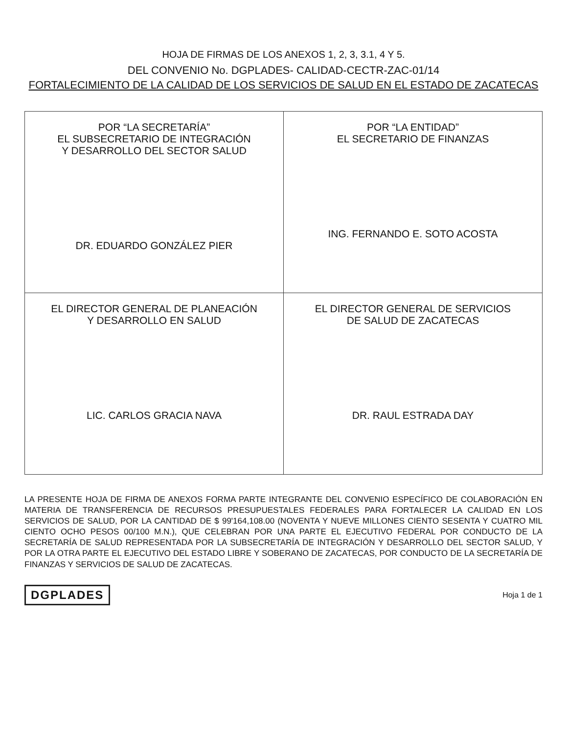HOJA DE FIRMAS DE LOS ANEXOS 1, 2, 3, 3.1, 4 Y 5.
DEL CONVENIO No. DGPLADES- CALIDAD-CECTR-ZAC-01/14
FORTALECIMIENTO DE LA CALIDAD DE LOS SERVICIOS DE SALUD EN EL ESTADO DE ZACATECAS
| POR “LA SECRETARÍA” EL SUBSECRETARIO DE INTEGRACIÓN Y DESARROLLO DEL SECTOR SALUD DR. EDUARDO GONZÁLEZ PIER | POR “LA ENTIDAD” EL SECRETARIO DE FINANZAS ING. FERNANDO E. SOTO ACOSTA |
| EL DIRECTOR GENERAL DE PLANEACIÓN Y DESARROLLO EN SALUD LIC. CARLOS GRACIA NAVA | EL DIRECTOR GENERAL DE SERVICIOS DE SALUD DE ZACATECAS DR. RAUL ESTRADA DAY |
LA PRESENTE HOJA DE FIRMA DE ANEXOS FORMA PARTE INTEGRANTE DEL CONVENIO ESPECÍFICO DE COLABORACIÓN EN MATERIA DE TRANSFERENCIA DE RECURSOS PRESUPUESTALES FEDERALES PARA FORTALECER LA CALIDAD EN LOS SERVICIOS DE SALUD, POR LA CANTIDAD DE $ 99'164,108.00 (NOVENTA Y NUEVE MILLONES CIENTO SESENTA Y CUATRO MIL CIENTO OCHO PESOS 00/100 M.N.), QUE CELEBRAN POR UNA PARTE EL EJECUTIVO FEDERAL POR CONDUCTO DE LA SECRETARÍA DE SALUD REPRESENTADA POR LA SUBSECRETARÍA DE INTEGRACIÓN Y DESARROLLO DEL SECTOR SALUD, Y POR LA OTRA PARTE EL EJECUTIVO DEL ESTADO LIBRE Y SOBERANO DE ZACATECAS, POR CONDUCTO DE LA SECRETARÍA DE FINANZAS Y SERVICIOS DE SALUD DE ZACATECAS.
DGPLADES Hoja 1 de 1